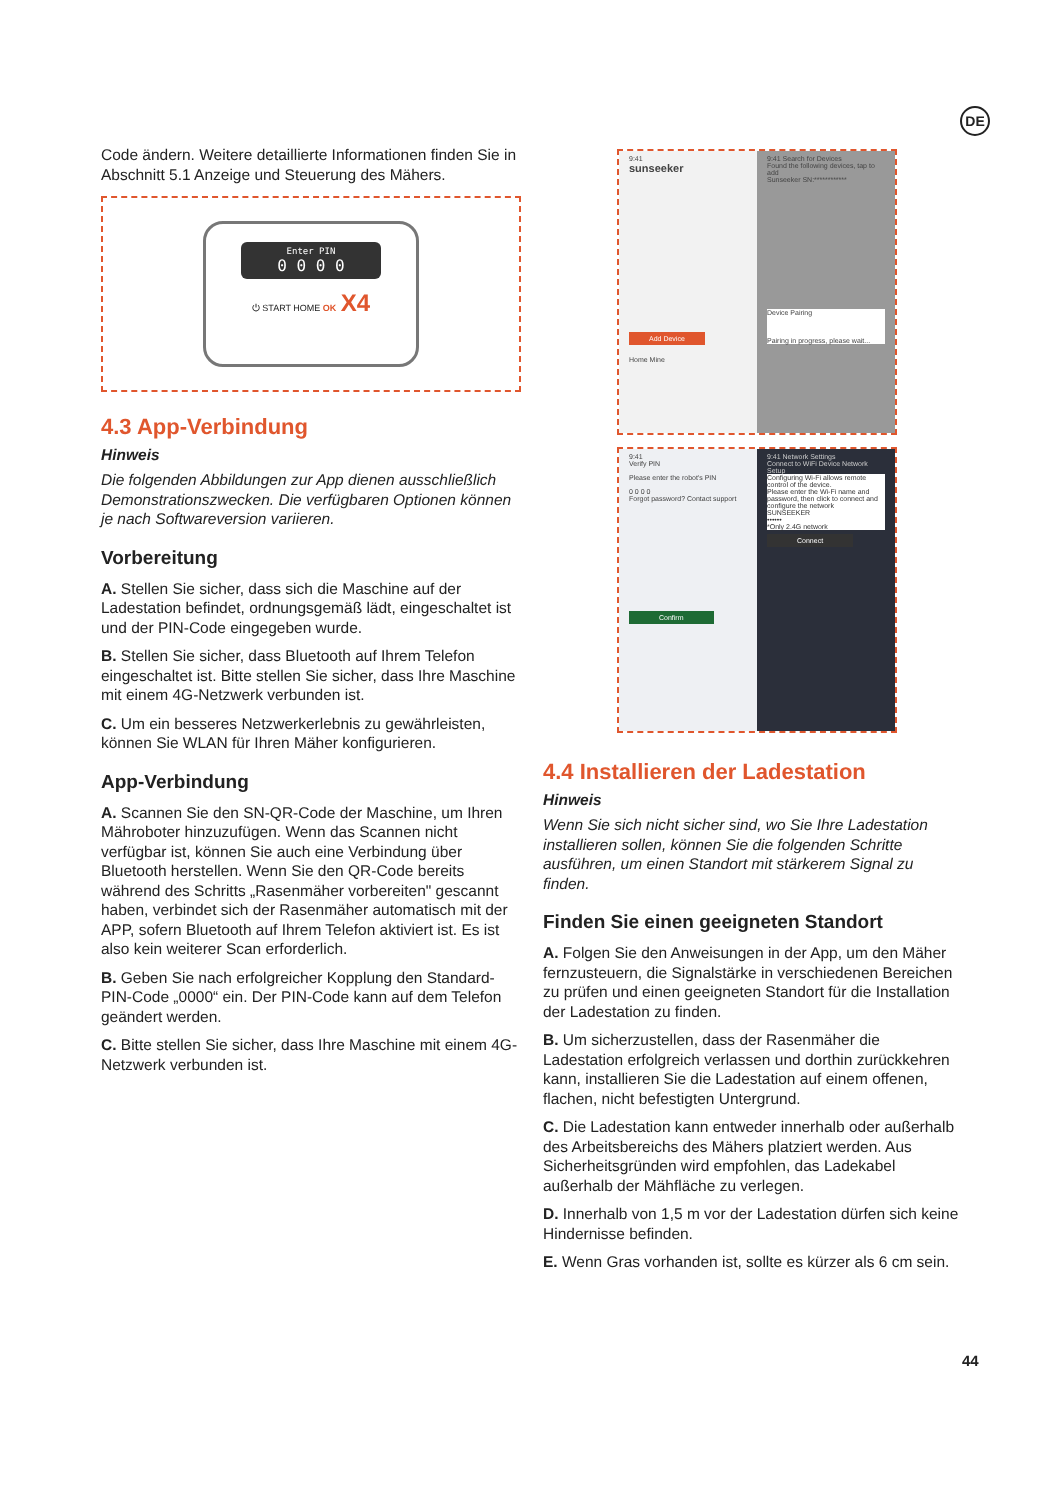DE
Code ändern. Weitere detaillierte Informationen finden Sie in Abschnitt 5.1 Anzeige und Steuerung des Mähers.
Enter PIN
0 0 0 0
⏻ START HOME OK X4
4.3 App-Verbindung
Hinweis
Die folgenden Abbildungen zur App dienen ausschließlich Demonstrationszwecken. Die verfügbaren Optionen können je nach Softwareversion variieren.
Vorbereitung
A. Stellen Sie sicher, dass sich die Maschine auf der Ladestation befindet, ordnungsgemäß lädt, eingeschaltet ist und der PIN-Code eingegeben wurde.
B. Stellen Sie sicher, dass Bluetooth auf Ihrem Telefon eingeschaltet ist. Bitte stellen Sie sicher, dass Ihre Maschine mit einem 4G-Netzwerk verbunden ist.
C. Um ein besseres Netzwerkerlebnis zu gewährleisten, können Sie WLAN für Ihren Mäher konfigurieren.
App-Verbindung
A. Scannen Sie den SN-QR-Code der Maschine, um Ihren Mähroboter hinzuzufügen. Wenn das Scannen nicht verfügbar ist, können Sie auch eine Verbindung über Bluetooth herstellen. Wenn Sie den QR-Code bereits während des Schritts „Rasenmäher vorbereiten" gescannt haben, verbindet sich der Rasenmäher automatisch mit der APP, sofern Bluetooth auf Ihrem Telefon aktiviert ist. Es ist also kein weiterer Scan erforderlich.
B. Geben Sie nach erfolgreicher Kopplung den Standard-PIN-Code „0000“ ein. Der PIN-Code kann auf dem Telefon geändert werden.
C. Bitte stellen Sie sicher, dass Ihre Maschine mit einem 4G-Netzwerk verbunden ist.
9:41
sunseeker
Add Device
Home Mine
9:41 Search for Devices
Found the following devices, tap to add
Sunseeker SN:************
Device Pairing
Pairing in progress, please wait...
9:41
Verify PIN
Please enter the robot's PIN
0 0 0 0
Forgot password? Contact support
Confirm
9:41 Network Settings
Connect to WiFi Device Network Setup
Configuring Wi-Fi allows remote control of the device.
Please enter the Wi-Fi name and password, then click to connect and configure the network
SUNSEEKER
••••••
*Only 2.4G network
Connect
4.4 Installieren der Ladestation
Hinweis
Wenn Sie sich nicht sicher sind, wo Sie Ihre Ladestation installieren sollen, können Sie die folgenden Schritte ausführen, um einen Standort mit stärkerem Signal zu finden.
Finden Sie einen geeigneten Standort
A. Folgen Sie den Anweisungen in der App, um den Mäher fernzusteuern, die Signalstärke in verschiedenen Bereichen zu prüfen und einen geeigneten Standort für die Installation der Ladestation zu finden.
B. Um sicherzustellen, dass der Rasenmäher die Ladestation erfolgreich verlassen und dorthin zurückkehren kann, installieren Sie die Ladestation auf einem offenen, flachen, nicht befestigten Untergrund.
C. Die Ladestation kann entweder innerhalb oder außerhalb des Arbeitsbereichs des Mähers platziert werden. Aus Sicherheitsgründen wird empfohlen, das Ladekabel außerhalb der Mähfläche zu verlegen.
D. Innerhalb von 1,5 m vor der Ladestation dürfen sich keine Hindernisse befinden.
E. Wenn Gras vorhanden ist, sollte es kürzer als 6 cm sein.
44